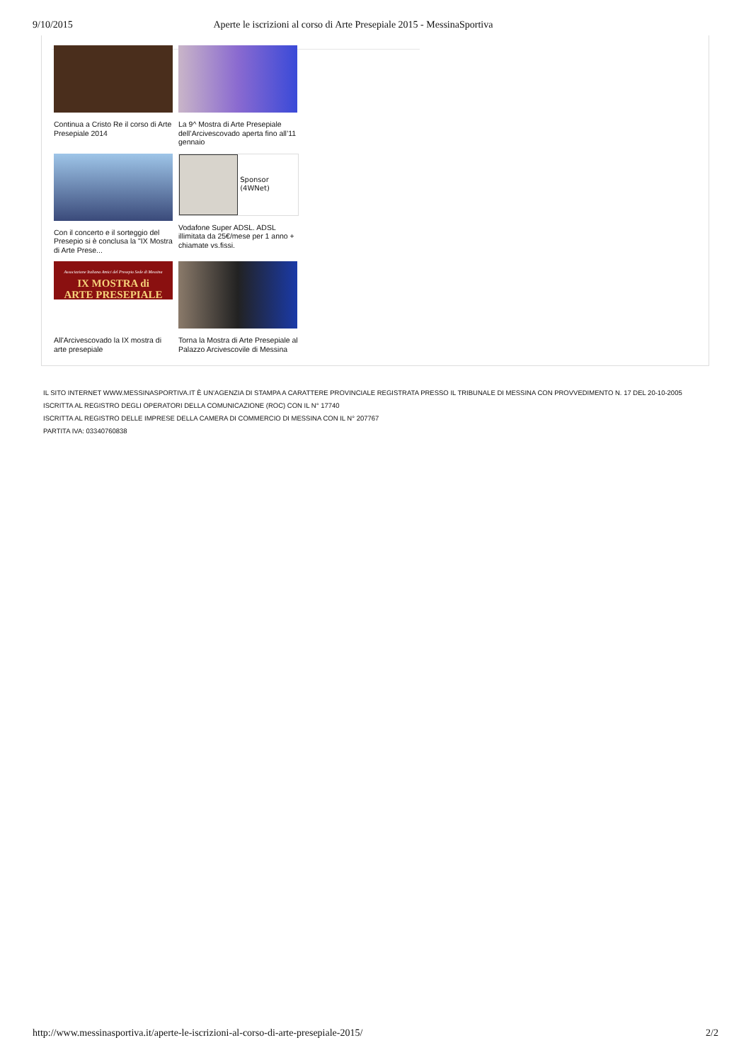9/10/2015 Aperte le iscrizioni al corso di Arte Presepiale 2015 - MessinaSportiva
Continua a Cristo Re il corso di Arte Presepiale 2014
La 9^ Mostra di Arte Presepiale dell’Arcivescovado aperta fino all’11 gennaio
Con il concerto e il sorteggio del Presepio si è conclusa la "IX Mostra di Arte Prese...
Sponsor (4WNet)
Vodafone Super ADSL. ADSL illimitata da 25€/mese per 1 anno + chiamate vs.fissi.
Associazione Italiana Amici del Presepio Sede di Messina
IX MOSTRA di
ARTE PRESEPIALE
All'Arcivescovado la IX mostra di arte presepiale
Torna la Mostra di Arte Presepiale al Palazzo Arcivescovile di Messina
IL SITO INTERNET WWW.MESSINASPORTIVA.IT È UN’AGENZIA DI STAMPA A CARATTERE PROVINCIALE REGISTRATA PRESSO IL TRIBUNALE DI MESSINA CON PROVVEDIMENTO N. 17 DEL 20-10-2005
ISCRITTA AL REGISTRO DEGLI OPERATORI DELLA COMUNICAZIONE (ROC) CON IL N° 17740
ISCRITTA AL REGISTRO DELLE IMPRESE DELLA CAMERA DI COMMERCIO DI MESSINA CON IL N° 207767
PARTITA IVA: 03340760838
http://www.messinasportiva.it/aperte-le-iscrizioni-al-corso-di-arte-presepiale-2015/ 2/2